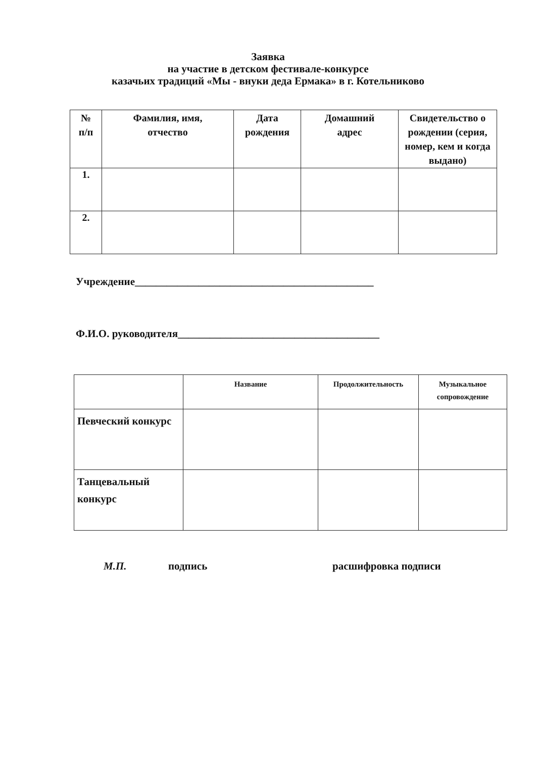Заявка
на участие в детском фестивале-конкурсе
казачьих традиций «Мы - внуки деда Ермака» в г. Котельниково
| № п/п | Фамилия, имя, отчество | Дата рождения | Домашний адрес | Свидетельство о рождении (серия, номер, кем и когда выдано) |
| --- | --- | --- | --- | --- |
| 1. | | | | |
| 2. | | | | |
Учреждение_____________________________________________
Ф.И.О. руководителя______________________________________
| | Название | Продолжительность | Музыкальное сопровождение |
| --- | --- | --- | --- |
| Певческий конкурс | | | |
| Танцевальный конкурс | | | |
М.П. подпись расшифровка подписи